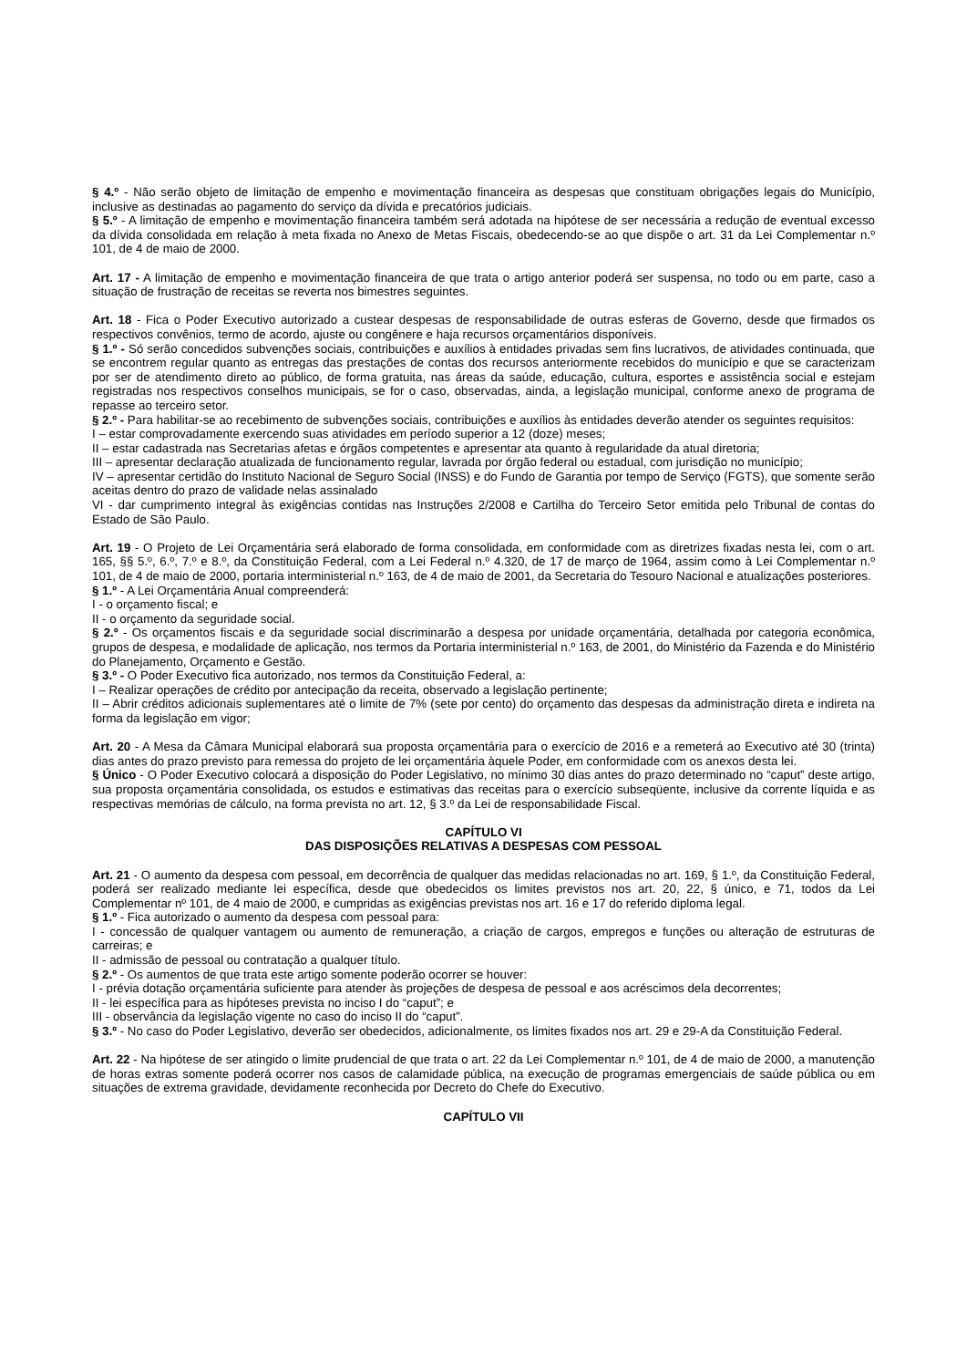§ 4.º - Não serão objeto de limitação de empenho e movimentação financeira as despesas que constituam obrigações legais do Município, inclusive as destinadas ao pagamento do serviço da dívida e precatórios judiciais.
§ 5.º - A limitação de empenho e movimentação financeira também será adotada na hipótese de ser necessária a redução de eventual excesso da dívida consolidada em relação à meta fixada no Anexo de Metas Fiscais, obedecendo-se ao que dispõe o art. 31 da Lei Complementar n.º 101, de 4 de maio de 2000.
Art. 17 - A limitação de empenho e movimentação financeira de que trata o artigo anterior poderá ser suspensa, no todo ou em parte, caso a situação de frustração de receitas se reverta nos bimestres seguintes.
Art. 18 - Fica o Poder Executivo autorizado a custear despesas de responsabilidade de outras esferas de Governo, desde que firmados os respectivos convênios, termo de acordo, ajuste ou congênere e haja recursos orçamentários disponíveis.
§ 1.º - Só serão concedidos subvenções sociais, contribuições e auxílios à entidades privadas sem fins lucrativos, de atividades continuada, que se encontrem regular quanto as entregas das prestações de contas dos recursos anteriormente recebidos do município e que se caracterizam por ser de atendimento direto ao público, de forma gratuita, nas áreas da saúde, educação, cultura, esportes e assistência social e estejam registradas nos respectivos conselhos municipais, se for o caso, observadas, ainda, a legislação municipal, conforme anexo de programa de repasse ao terceiro setor.
§ 2.º - Para habilitar-se ao recebimento de subvenções sociais, contribuições e auxílios às entidades deverão atender os seguintes requisitos:
I – estar comprovadamente exercendo suas atividades em período superior a 12 (doze) meses;
II – estar cadastrada nas Secretarias afetas e órgãos competentes e apresentar ata quanto à regularidade da atual diretoria;
III – apresentar declaração atualizada de funcionamento regular, lavrada por órgão federal ou estadual, com jurisdição no município;
IV – apresentar certidão do Instituto Nacional de Seguro Social (INSS) e do Fundo de Garantia por tempo de Serviço (FGTS), que somente serão aceitas dentro do prazo de validade nelas assinalado
VI - dar cumprimento integral às exigências contidas nas Instruções 2/2008 e Cartilha do Terceiro Setor emitida pelo Tribunal de contas do Estado de São Paulo.
Art. 19 - O Projeto de Lei Orçamentária será elaborado de forma consolidada, em conformidade com as diretrizes fixadas nesta lei, com o art. 165, §§ 5.º, 6.º, 7.º e 8.º, da Constituição Federal, com a Lei Federal n.º 4.320, de 17 de março de 1964, assim como à Lei Complementar n.º 101, de 4 de maio de 2000, portaria interministerial n.º 163, de 4 de maio de 2001, da Secretaria do Tesouro Nacional e atualizações posteriores.
§ 1.º - A Lei Orçamentária Anual compreenderá:
I - o orçamento fiscal; e
II - o orçamento da seguridade social.
§ 2.º - Os orçamentos fiscais e da seguridade social discriminarão a despesa por unidade orçamentária, detalhada por categoria econômica, grupos de despesa, e modalidade de aplicação, nos termos da Portaria interministerial n.º 163, de 2001, do Ministério da Fazenda e do Ministério do Planejamento, Orçamento e Gestão.
§ 3.º - O Poder Executivo fica autorizado, nos termos da Constituição Federal, a:
I – Realizar operações de crédito por antecipação da receita, observado a legislação pertinente;
II – Abrir créditos adicionais suplementares até o limite de 7% (sete por cento) do orçamento das despesas da administração direta e indireta na forma da legislação em vigor;
Art. 20 - A Mesa da Câmara Municipal elaborará sua proposta orçamentária para o exercício de 2016 e a remeterá ao Executivo até 30 (trinta) dias antes do prazo previsto para remessa do projeto de lei orçamentária àquele Poder, em conformidade com os anexos desta lei.
§ Único - O Poder Executivo colocará a disposição do Poder Legislativo, no mínimo 30 dias antes do prazo determinado no “caput” deste artigo, sua proposta orçamentária consolidada, os estudos e estimativas das receitas para o exercício subseqüente, inclusive da corrente líquida e as respectivas memórias de cálculo, na forma prevista no art. 12, § 3.º da Lei de responsabilidade Fiscal.
CAPÍTULO VI
DAS DISPOSIÇÕES RELATIVAS A DESPESAS COM PESSOAL
Art. 21 - O aumento da despesa com pessoal, em decorrência de qualquer das medidas relacionadas no art. 169, § 1.º, da Constituição Federal, poderá ser realizado mediante lei específica, desde que obedecidos os limites previstos nos art. 20, 22, § único, e 71, todos da Lei Complementar nº 101, de 4 maio de 2000, e cumpridas as exigências previstas nos art. 16 e 17 do referido diploma legal.
§ 1.º - Fica autorizado o aumento da despesa com pessoal para:
I - concessão de qualquer vantagem ou aumento de remuneração, a criação de cargos, empregos e funções ou alteração de estruturas de carreiras; e
II - admissão de pessoal ou contratação a qualquer título.
§ 2.º - Os aumentos de que trata este artigo somente poderão ocorrer se houver:
I - prévia dotação orçamentária suficiente para atender às projeções de despesa de pessoal e aos acréscimos dela decorrentes;
II - lei específica para as hipóteses prevista no inciso I do “caput”; e
III - observância da legislação vigente no caso do inciso II do “caput”.
§ 3.º - No caso do Poder Legislativo, deverão ser obedecidos, adicionalmente, os limites fixados nos art. 29 e 29-A da Constituição Federal.
Art. 22 - Na hipótese de ser atingido o limite prudencial de que trata o art. 22 da Lei Complementar n.º 101, de 4 de maio de 2000, a manutenção de horas extras somente poderá ocorrer nos casos de calamidade pública, na execução de programas emergenciais de saúde pública ou em situações de extrema gravidade, devidamente reconhecida por Decreto do Chefe do Executivo.
CAPÍTULO VII